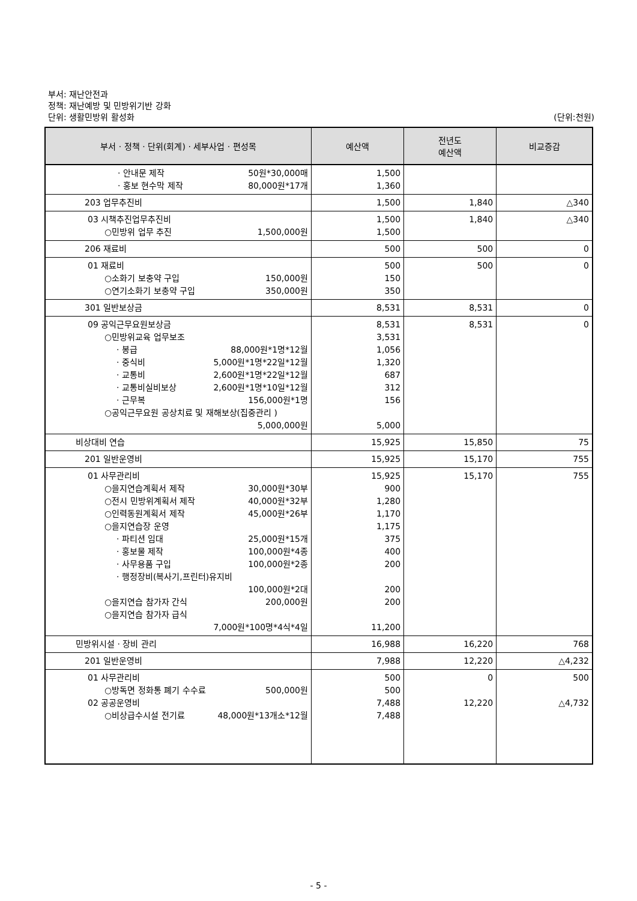부서: 재난안전과
정책: 재난예방 및 민방위기반 강화
단위: 생활민방위 활성화 (단위:천원)
| 부서 · 정책 · 단위(회계) · 세부사업 · 편성목 | 예산액 | 전년도 예산액 | 비교증감 |
| --- | --- | --- | --- |
| · 안내문 제작 50원*30,000매 · 홍보 현수막 제작 80,000원*17개 | 1,500 1,360 | | |
| 203 업무추진비 | 1,500 | 1,840 | △340 |
| 03 시책추진업무추진비 ○민방위 업무 추진 1,500,000원 | 1,500 1,500 | 1,840 | △340 |
| 206 재료비 | 500 | 500 | 0 |
| 01 재료비 ○소화기 보충약 구입 150,000원 ○연기소화기 보충약 구입 350,000원 | 500 150 350 | 500 | 0 |
| 301 일반보상금 | 8,531 | 8,531 | 0 |
| 09 공익근무요원보상금 ○민방위교육 업무보조 · 봉급 88,000원*1명*12월 · 중식비 5,000원*1명*22일*12월 · 교통비 2,600원*1명*22일*12월 · 교통비실비보상 2,600원*1명*10일*12월 · 근무복 156,000원*1명 ○공익근무요원 공상치료 및 재해보상(집중관리 ) 5,000,000원 | 8,531 3,531 1,056 1,320 687 312 156 5,000 | 8,531 | 0 |
| 비상대비 연습 | 15,925 | 15,850 | 75 |
| 201 일반운영비 | 15,925 | 15,170 | 755 |
| 01 사무관리비 ○을지연습계획서 제작 30,000원*30부 ○전시 민방위계획서 제작 40,000원*32부 ○인력동원계획서 제작 45,000원*26부 ○을지연습장 운영 · 파티션 임대 25,000원*15개 · 홍보물 제작 100,000원*4종 · 사무용품 구입 100,000원*2종 · 행정장비(복사기,프린터)유지비 100,000원*2대 ○을지연습 참가자 간식 200,000원 ○을지연습 참가자 급식 7,000원*100명*4식*4일 | 15,925 900 1,280 1,170 1,175 375 400 200 200 200 11,200 | 15,170 | 755 |
| 민방위시설 · 장비 관리 | 16,988 | 16,220 | 768 |
| 201 일반운영비 | 7,988 | 12,220 | △4,232 |
| 01 사무관리비 ○방독면 정화통 폐기 수수료 500,000원 02 공공운영비 ○비상급수시설 전기료 48,000원*13개소*12월 | 500 500 7,488 7,488 | 0 12,220 | 500 △4,732 |
- 5 -